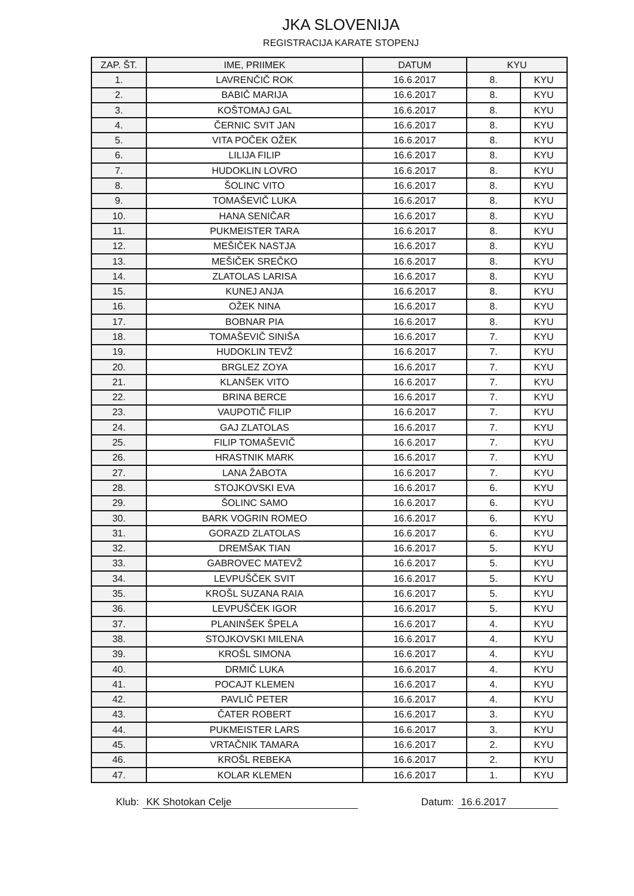JKA SLOVENIJA
REGISTRACIJA KARATE STOPENJ
| ZAP. ŠT. | IME, PRIIMEK | DATUM | KYU | |
| --- | --- | --- | --- | --- |
| 1. | LAVRENČIČ ROK | 16.6.2017 | 8. | KYU |
| 2. | BABIČ MARIJA | 16.6.2017 | 8. | KYU |
| 3. | KOŠTOMAJ GAL | 16.6.2017 | 8. | KYU |
| 4. | ČERNIC SVIT JAN | 16.6.2017 | 8. | KYU |
| 5. | VITA POČEK OŽEK | 16.6.2017 | 8. | KYU |
| 6. | LILIJA FILIP | 16.6.2017 | 8. | KYU |
| 7. | HUDOKLIN LOVRO | 16.6.2017 | 8. | KYU |
| 8. | ŠOLINC VITO | 16.6.2017 | 8. | KYU |
| 9. | TOMAŠEVIČ LUKA | 16.6.2017 | 8. | KYU |
| 10. | HANA SENIČAR | 16.6.2017 | 8. | KYU |
| 11. | PUKMEISTER TARA | 16.6.2017 | 8. | KYU |
| 12. | MEŠIČEK NASTJA | 16.6.2017 | 8. | KYU |
| 13. | MEŠIČEK SREČKO | 16.6.2017 | 8. | KYU |
| 14. | ZLATOLAS LARISA | 16.6.2017 | 8. | KYU |
| 15. | KUNEJ ANJA | 16.6.2017 | 8. | KYU |
| 16. | OŽEK NINA | 16.6.2017 | 8. | KYU |
| 17. | BOBNAR PIA | 16.6.2017 | 8. | KYU |
| 18. | TOMAŠEVIČ SINIŠA | 16.6.2017 | 7. | KYU |
| 19. | HUDOKLIN TEVŽ | 16.6.2017 | 7. | KYU |
| 20. | BRGLEZ ZOYA | 16.6.2017 | 7. | KYU |
| 21. | KLANŠEK VITO | 16.6.2017 | 7. | KYU |
| 22. | BRINA BERCE | 16.6.2017 | 7. | KYU |
| 23. | VAUPOTIČ FILIP | 16.6.2017 | 7. | KYU |
| 24. | GAJ ZLATOLAS | 16.6.2017 | 7. | KYU |
| 25. | FILIP TOMAŠEVIČ | 16.6.2017 | 7. | KYU |
| 26. | HRASTNIK MARK | 16.6.2017 | 7. | KYU |
| 27. | LANA ŽABOTA | 16.6.2017 | 7. | KYU |
| 28. | STOJKOVSKI EVA | 16.6.2017 | 6. | KYU |
| 29. | ŠOLINC SAMO | 16.6.2017 | 6. | KYU |
| 30. | BARK VOGRIN ROMEO | 16.6.2017 | 6. | KYU |
| 31. | GORAZD ZLATOLAS | 16.6.2017 | 6. | KYU |
| 32. | DREMŠAK TIAN | 16.6.2017 | 5. | KYU |
| 33. | GABROVEC MATEVŽ | 16.6.2017 | 5. | KYU |
| 34. | LEVPUŠČEK SVIT | 16.6.2017 | 5. | KYU |
| 35. | KROŠL SUZANA RAIA | 16.6.2017 | 5. | KYU |
| 36. | LEVPUŠČEK IGOR | 16.6.2017 | 5. | KYU |
| 37. | PLANINŠEK ŠPELA | 16.6.2017 | 4. | KYU |
| 38. | STOJKOVSKI MILENA | 16.6.2017 | 4. | KYU |
| 39. | KROŠL SIMONA | 16.6.2017 | 4. | KYU |
| 40. | DRMIČ LUKA | 16.6.2017 | 4. | KYU |
| 41. | POCAJT KLEMEN | 16.6.2017 | 4. | KYU |
| 42. | PAVLIČ PETER | 16.6.2017 | 4. | KYU |
| 43. | ČATER ROBERT | 16.6.2017 | 3. | KYU |
| 44. | PUKMEISTER LARS | 16.6.2017 | 3. | KYU |
| 45. | VRTAČNIK TAMARA | 16.6.2017 | 2. | KYU |
| 46. | KROŠL REBEKA | 16.6.2017 | 2. | KYU |
| 47. | KOLAR KLEMEN | 16.6.2017 | 1. | KYU |
Klub: KK Shotokan Celje Datum: 16.6.2017